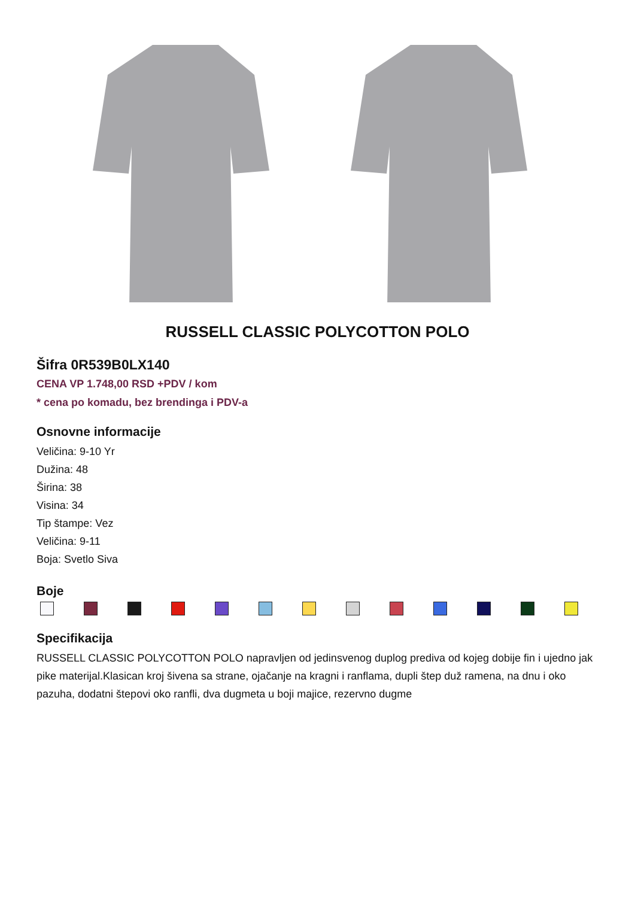RUSSELL CLASSIC POLYCOTTON POLO
Šifra 0R539B0LX140
CENA VP 1.748,00 RSD +PDV / kom
* cena po komadu, bez brendinga i PDV-a
Osnovne informacije
Veličina: 9-10 Yr
Dužina: 48
Širina: 38
Visina: 34
Tip štampe: Vez
Veličina: 9-11
Boja: Svetlo Siva
Boje
Specifikacija
RUSSELL CLASSIC POLYCOTTON POLO napravljen od jedinsvenog duplog prediva od kojeg dobije fin i ujedno jak pike materijal.Klasican kroj šivena sa strane, ojačanje na kragni i ranflama, dupli štep duž ramena, na dnu i oko pazuha, dodatni štepovi oko ranfli, dva dugmeta u boji majice, rezervno dugme